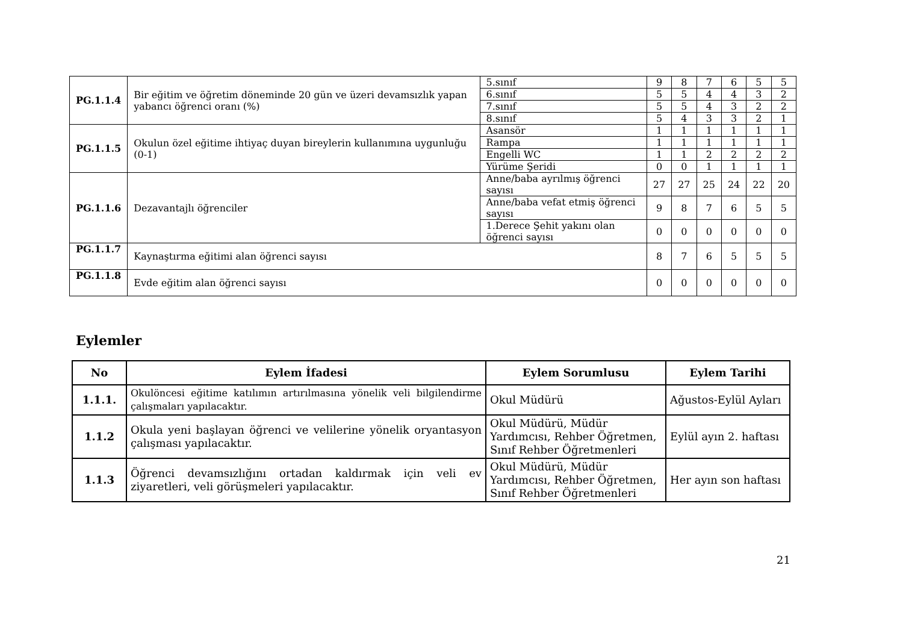| PG.1.1.4 | Bir eğitim ve öğretim döneminde 20 gün ve üzeri devamsızlık yapan yabancı öğrenci oranı (%) | | 5.sınıf | 9 | 8 | 7 | 6 | 5 | 5 |
| | | | 6.sınıf | 5 | 5 | 4 | 4 | 3 | 2 |
| | | | 7.sınıf | 5 | 5 | 4 | 3 | 2 | 2 |
| | | | 8.sınıf | 5 | 4 | 3 | 3 | 2 | 1 |
| PG.1.1.5 | Okulun özel eğitime ihtiyaç duyan bireylerin kullanımına uygunluğu (0-1) | | Asansör | 1 | 1 | 1 | 1 | 1 | 1 |
| | | | Rampa | 1 | 1 | 1 | 1 | 1 | 1 |
| | | | Engelli WC | 1 | 1 | 2 | 2 | 2 | 2 |
| | | | Yürüme Şeridi | 0 | 0 | 1 | 1 | 1 | 1 |
| PG.1.1.6 | Dezavantajlı öğrenciler | Anne/baba ayrılmış öğrenci sayısı | | 27 | 27 | 25 | 24 | 22 | 20 |
| | | Anne/baba vefat etmiş öğrenci sayısı | | 9 | 8 | 7 | 6 | 5 | 5 |
| | | 1.Derece Şehit yakını olan öğrenci sayısı | | 0 | 0 | 0 | 0 | 0 | 0 |
| PG.1.1.7 | Kaynaştırma eğitimi alan öğrenci sayısı | | | 8 | 7 | 6 | 5 | 5 | 5 |
| PG.1.1.8 | Evde eğitim alan öğrenci sayısı | | | 0 | 0 | 0 | 0 | 0 | 0 |
Eylemler
| No | Eylem İfadesi | Eylem Sorumlusu | Eylem Tarihi |
| --- | --- | --- | --- |
| 1.1.1. | Okulöncesi eğitime katılımın artırılmasına yönelik veli bilgilendirme çalışmaları yapılacaktır. | Okul Müdürü | Ağustos-Eylül Ayları |
| 1.1.2 | Okula yeni başlayan öğrenci ve velilerine yönelik oryantasyon çalışması yapılacaktır. | Okul Müdürü, Müdür Yardımcısı, Rehber Öğretmen, Sınıf Rehber Öğretmenleri | Eylül ayın 2. haftası |
| 1.1.3 | Öğrenci devamsızlığını ortadan kaldırmak için veli ev ziyaretleri, veli görüşmeleri yapılacaktır. | Okul Müdürü, Müdür Yardımcısı, Rehber Öğretmen, Sınıf Rehber Öğretmenleri | Her ayın son haftası |
21